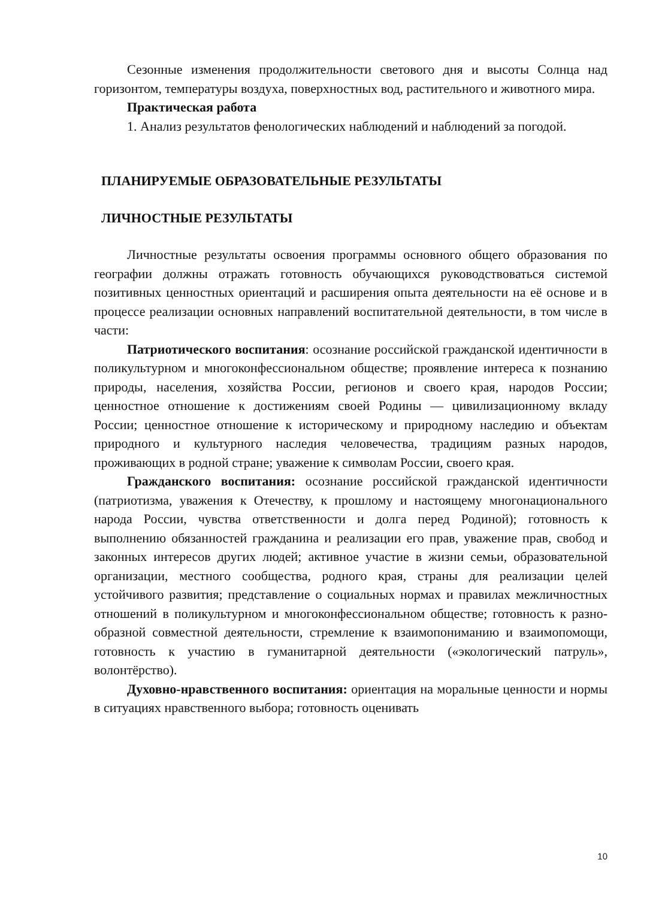Сезонные изменения продолжительности светового дня и высоты Солнца над горизонтом, температуры воздуха, поверхностных вод, растительного и животного мира.
Практическая работа
1. Анализ результатов фенологических наблюдений и наблюдений за погодой.
ПЛАНИРУЕМЫЕ ОБРАЗОВАТЕЛЬНЫЕ РЕЗУЛЬТАТЫ
ЛИЧНОСТНЫЕ РЕЗУЛЬТАТЫ
Личностные результаты освоения программы основного общего образования по географии должны отражать готовность обучающихся руководствоваться системой позитивных ценностных ориентаций и расширения опыта деятельности на её основе и в процессе реализации основных направлений воспитательной деятельности, в том числе в части:
Патриотического воспитания: осознание российской гражданской идентичности в поликультурном и многоконфессиональном обществе; проявление интереса к познанию природы, населения, хозяйства России, регионов и своего края, народов России; ценностное отношение к достижениям своей Родины — цивилизационному вкладу России; ценностное отношение к историческому и природному наследию и объектам природного и культурного наследия человечества, традициям разных народов, проживающих в родной стране; уважение к символам России, своего края.
Гражданского воспитания: осознание российской гражданской идентичности (патриотизма, уважения к Отечеству, к прошлому и настоящему многонационального народа России, чувства ответственности и долга перед Родиной); готовность к выполнению обязанностей гражданина и реализации его прав, уважение прав, свобод и законных интересов других людей; активное участие в жизни семьи, образовательной организации, местного сообщества, родного края, страны для реализации целей устойчивого развития; представление о социальных нормах и правилах межличностных отношений в поликультурном и многоконфессиональном обществе; готовность к разно-образной совместной деятельности, стремление к взаимопониманию и взаимопомощи, готовность к участию в гуманитарной деятельности («экологический патруль», волонтёрство).
Духовно-нравственного воспитания: ориентация на моральные ценности и нормы в ситуациях нравственного выбора; готовность оценивать
10